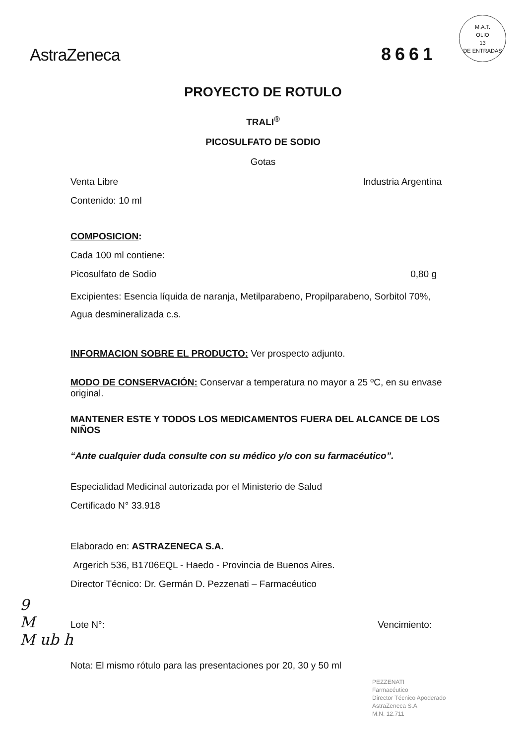AstraZeneca
8661
M.A.T.
OLIO
13
DE ENTRADAS
PROYECTO DE ROTULO
TRALI<sup>®</sup>
PICOSULFATO DE SODIO
Gotas
Venta Libre Industria Argentina
Contenido: 10 ml
COMPOSICION:
Cada 100 ml contiene:
Picosulfato de Sodio 0,80 g
Excipientes: Esencia líquida de naranja, Metilparabeno, Propilparabeno, Sorbitol 70%, Agua desmineralizada c.s.
INFORMACION SOBRE EL PRODUCTO: Ver prospecto adjunto.
MODO DE CONSERVACIÓN: Conservar a temperatura no mayor a 25 ºC, en su envase original.
MANTENER ESTE Y TODOS LOS MEDICAMENTOS FUERA DEL ALCANCE DE LOS NIÑOS
“Ante cualquier duda consulte con su médico y/o con su farmacéutico”.
Especialidad Medicinal autorizada por el Ministerio de Salud
Certificado N° 33.918
Elaborado en: ASTRAZENECA S.A.
Argerich 536, B1706EQL - Haedo - Provincia de Buenos Aires.
Director Técnico: Dr. Germán D. Pezzenati – Farmacéutico
Lote N°: Vencimiento:
Nota: El mismo rótulo para las presentaciones por 20, 30 y 50 ml
9
M
M ub h
PEZZENATI
Farmacéutico
Director Técnico Apoderado
AstraZeneca S.A
M.N. 12.711